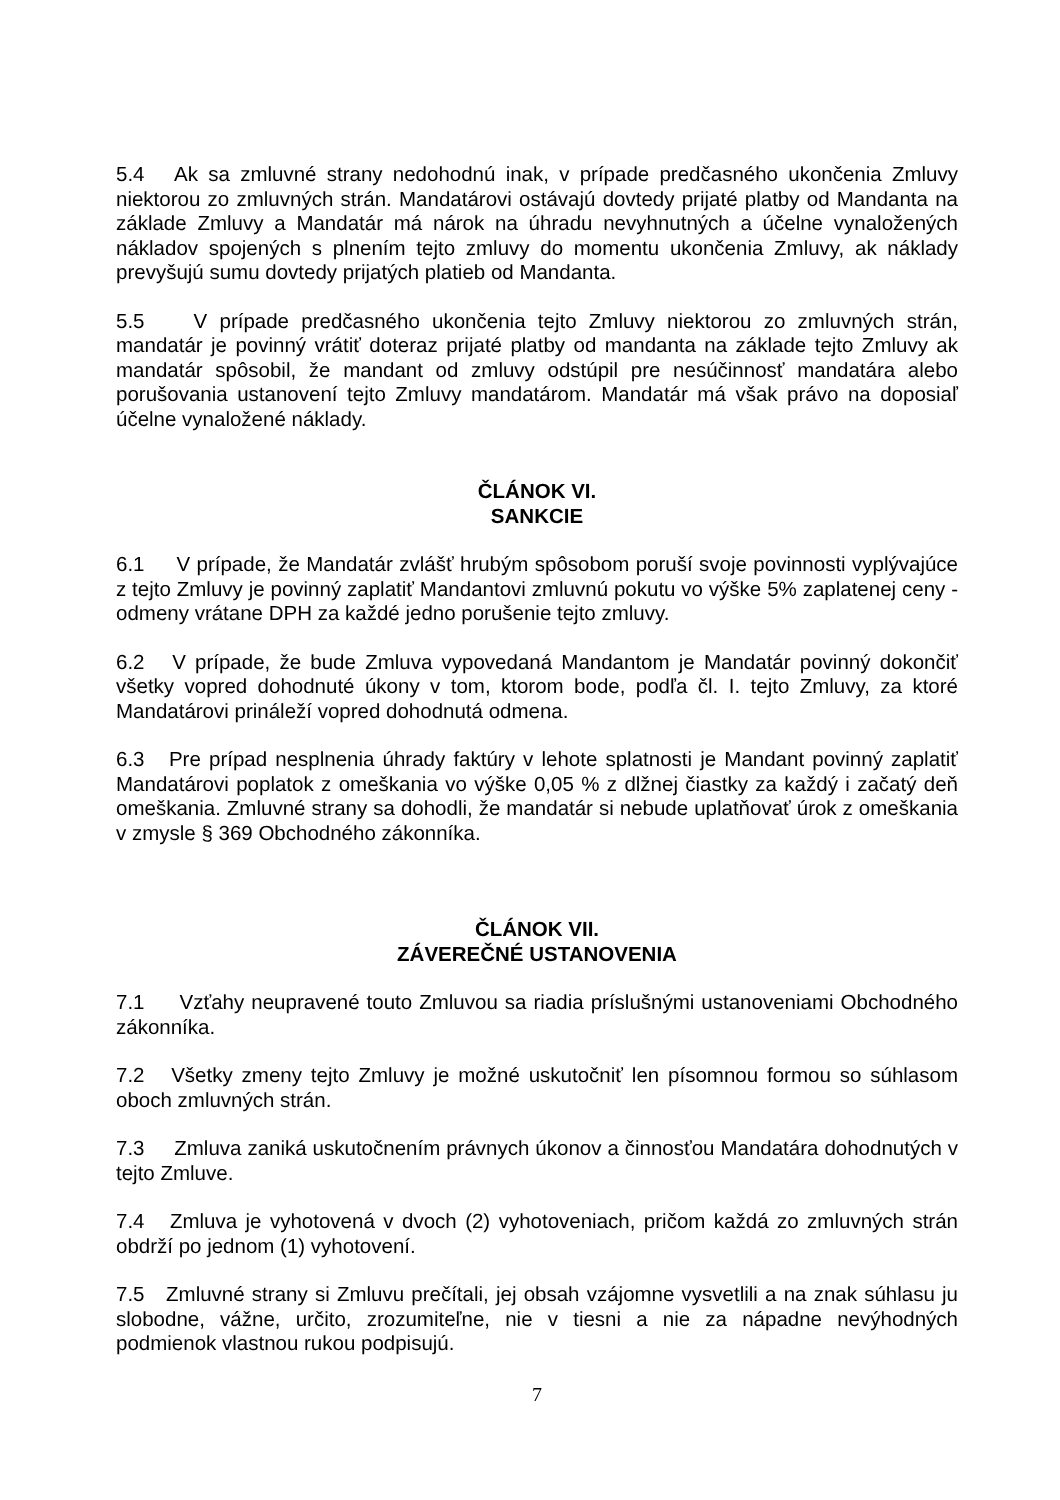5.4 Ak sa zmluvné strany nedohodnú inak, v prípade predčasného ukončenia Zmluvy niektorou zo zmluvných strán. Mandatárovi ostávajú dovtedy prijaté platby od Mandanta na základe Zmluvy a Mandatár má nárok na úhradu nevyhnutných a účelne vynaložených nákladov spojených s plnením tejto zmluvy do momentu ukončenia Zmluvy, ak náklady prevyšujú sumu dovtedy prijatých platieb od Mandanta.
5.5 V prípade predčasného ukončenia tejto Zmluvy niektorou zo zmluvných strán, mandatár je povinný vrátiť doteraz prijaté platby od mandanta na základe tejto Zmluvy ak mandatár spôsobil, že mandant od zmluvy odstúpil pre nesúčinnosť mandatára alebo porušovania ustanovení tejto Zmluvy mandatárom. Mandatár má však právo na doposiaľ účelne vynaložené náklady.
ČLÁNOK VI.
SANKCIE
6.1 V prípade, že Mandatár zvlášť hrubým spôsobom poruší svoje povinnosti vyplývajúce z tejto Zmluvy je povinný zaplatiť Mandantovi zmluvnú pokutu vo výške 5% zaplatenej ceny - odmeny vrátane DPH za každé jedno porušenie tejto zmluvy.
6.2 V prípade, že bude Zmluva vypovedaná Mandantom je Mandatár povinný dokončiť všetky vopred dohodnuté úkony v tom, ktorom bode, podľa čl. I. tejto Zmluvy, za ktoré Mandatárovi prináleží vopred dohodnutá odmena.
6.3 Pre prípad nesplnenia úhrady faktúry v lehote splatnosti je Mandant povinný zaplatiť Mandatárovi poplatok z omeškania vo výške 0,05 % z dlžnej čiastky za každý i začatý deň omeškania. Zmluvné strany sa dohodli, že mandatár si nebude uplatňovať úrok z omeškania v zmysle § 369 Obchodného zákonníka.
ČLÁNOK VII.
ZÁVEREČNÉ USTANOVENIA
7.1 Vzťahy neupravené touto Zmluvou sa riadia príslušnými ustanoveniami Obchodného zákonníka.
7.2 Všetky zmeny tejto Zmluvy je možné uskutočniť len písomnou formou so súhlasom oboch zmluvných strán.
7.3 Zmluva zaniká uskutočnením právnych úkonov a činnosťou Mandatára dohodnutých v tejto Zmluve.
7.4 Zmluva je vyhotovená v dvoch (2) vyhotoveniach, pričom každá zo zmluvných strán obdrží po jednom (1) vyhotovení.
7.5 Zmluvné strany si Zmluvu prečítali, jej obsah vzájomne vysvetlili a na znak súhlasu ju slobodne, vážne, určito, zrozumiteľne, nie v tiesni a nie za nápadne nevýhodných podmienok vlastnou rukou podpisujú.
7